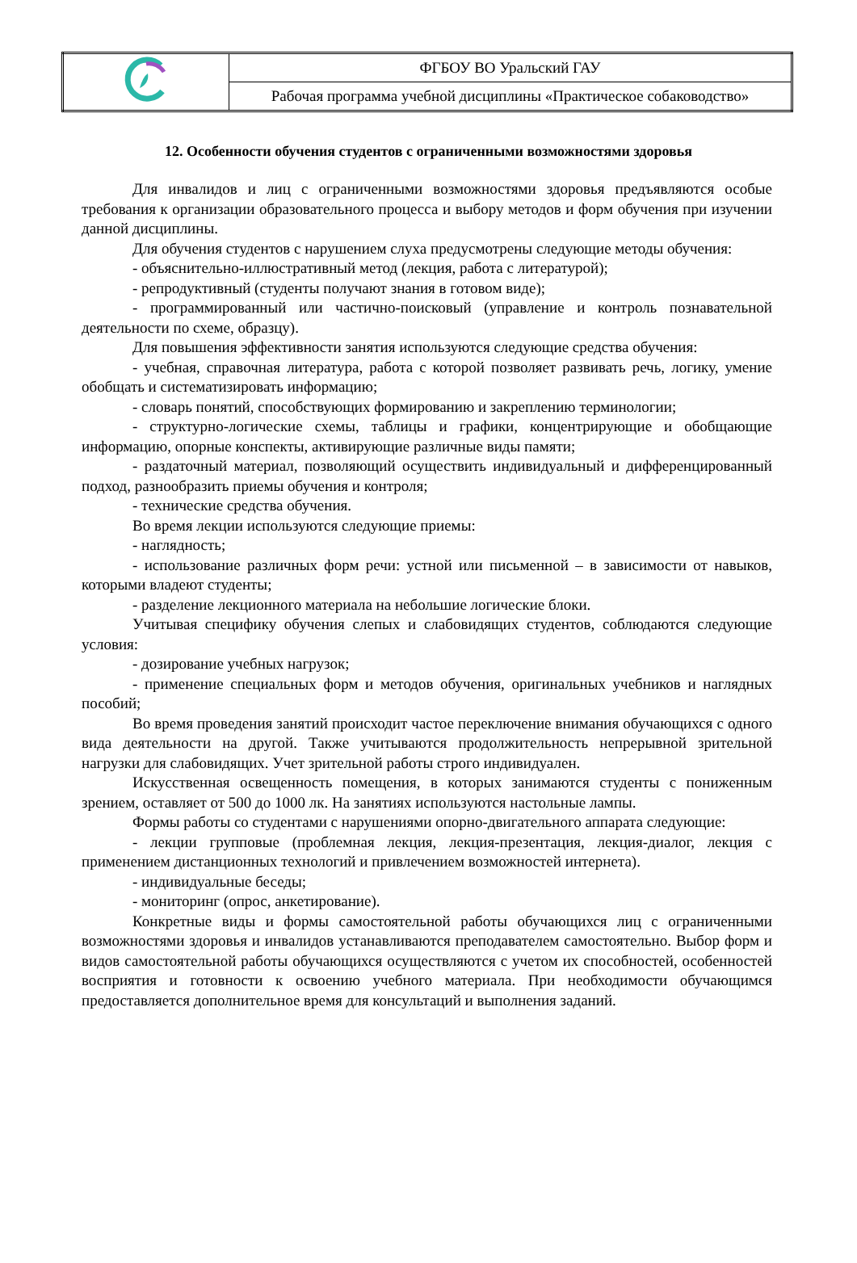| | ФГБОУ ВО Уральский ГАУ |
| | Рабочая программа учебной дисциплины «Практическое собаководство» |
12. Особенности обучения студентов с ограниченными возможностями здоровья
Для инвалидов и лиц с ограниченными возможностями здоровья предъявляются особые требования к организации образовательного процесса и выбору методов и форм обучения при изучении данной дисциплины.
Для обучения студентов с нарушением слуха предусмотрены следующие методы обучения:
- объяснительно-иллюстративный метод (лекция, работа с литературой);
- репродуктивный (студенты получают знания в готовом виде);
- программированный или частично-поисковый (управление и контроль познавательной деятельности по схеме, образцу).
Для повышения эффективности занятия используются следующие средства обучения:
- учебная, справочная литература, работа с которой позволяет развивать речь, логику, умение обобщать и систематизировать информацию;
- словарь понятий, способствующих формированию и закреплению терминологии;
- структурно-логические схемы, таблицы и графики, концентрирующие и обобщающие информацию, опорные конспекты, активирующие различные виды памяти;
- раздаточный материал, позволяющий осуществить индивидуальный и дифференцированный подход, разнообразить приемы обучения и контроля;
- технические средства обучения.
Во время лекции используются следующие приемы:
- наглядность;
- использование различных форм речи: устной или письменной – в зависимости от навыков, которыми владеют студенты;
- разделение лекционного материала на небольшие логические блоки.
Учитывая специфику обучения слепых и слабовидящих студентов, соблюдаются следующие условия:
- дозирование учебных нагрузок;
- применение специальных форм и методов обучения, оригинальных учебников и наглядных пособий;
Во время проведения занятий происходит частое переключение внимания обучающихся с одного вида деятельности на другой. Также учитываются продолжительность непрерывной зрительной нагрузки для слабовидящих. Учет зрительной работы строго индивидуален.
Искусственная освещенность помещения, в которых занимаются студенты с пониженным зрением, оставляет от 500 до 1000 лк. На занятиях используются настольные лампы.
Формы работы со студентами с нарушениями опорно-двигательного аппарата следующие:
- лекции групповые (проблемная лекция, лекция-презентация, лекция-диалог, лекция с применением дистанционных технологий и привлечением возможностей интернета).
- индивидуальные беседы;
- мониторинг (опрос, анкетирование).
Конкретные виды и формы самостоятельной работы обучающихся лиц с ограниченными возможностями здоровья и инвалидов устанавливаются преподавателем самостоятельно. Выбор форм и видов самостоятельной работы обучающихся осуществляются с учетом их способностей, особенностей восприятия и готовности к освоению учебного материала. При необходимости обучающимся предоставляется дополнительное время для консультаций и выполнения заданий.